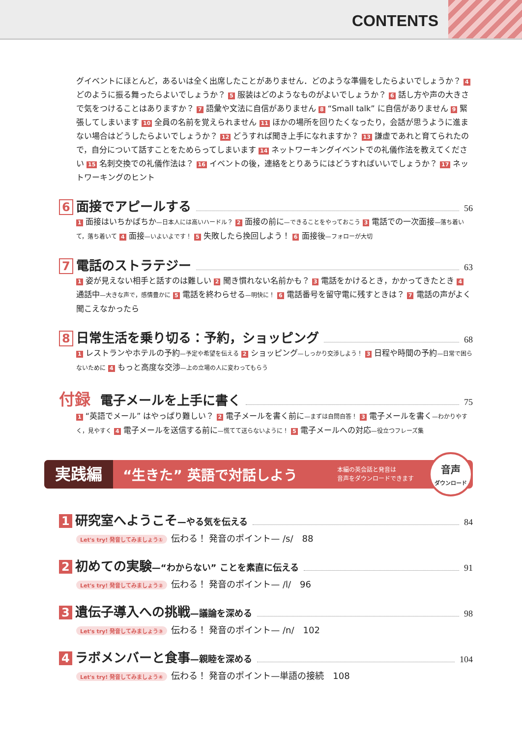CONTENTS
グイベントにほとんど，あるいは全く出席したことがありません．どのような準備をしたらよいでしょうか？ 4 どのように振る舞ったらよいでしょうか？ 5 服装はどのようなものがよいでしょうか？ 6 話し方や声の大きさで気をつけることはありますか？ 7 語彙や文法に自信がありません 8 “Small talk” に自信がありません 9 緊張してしまいます 10 全員の名前を覚えられません 11 ほかの場所を回りたくなったり，会話が思うように進まない場合はどうしたらよいでしょうか？ 12 どうすれば聞き上手になれますか？ 13 謙虚であれと育てられたので，自分について話すことをためらってしまいます 14 ネットワーキングイベントでの礼儀作法を教えてください 15 名刺交換での礼儀作法は？ 16 イベントの後，連絡をとりあうにはどうすればいいでしょうか？ 17 ネットワーキングのヒント
6 面接でアピールする 56
1 面接はいちかばちか—日本人には高いハードル？ 2 面接の前に—できることをやっておこう 3 電話での一次面接—落ち着いて，落ち着いて 4 面接—いよいよです！ 5 失敗したら挽回しよう！ 6 面接後—フォローが大切
7 電話のストラテジー 63
1 姿が見えない相手と話すのは難しい 2 聞き慣れない名前かも？ 3 電話をかけるとき，かかってきたとき 4 通話中—大きな声で，感情豊かに 5 電話を終わらせる—明快に！ 6 電話番号を留守電に残すときは？ 7 電話の声がよく聞こえなかったら
8 日常生活を乗り切る：予約，ショッピング 68
1 レストランやホテルの予約—予定や希望を伝える 2 ショッピング—しっかり交渉しよう！ 3 日程や時間の予約—日常で困らないために 4 もっと高度な交渉—上の立場の人に変わってもらう
付録 電子メールを上手に書く 75
1 “英語でメール” はやっぱり難しい？ 2 電子メールを書く前に—まずは自問自答！ 3 電子メールを書く—わかりやすく，見やすく 4 電子メールを送信する前に—慌てて送らないように！ 5 電子メールへの対応—役立つフレーズ集
実践編 “生きた” 英語で対話しよう 本編の英会話と発音は
音声をダウンロードできます 音声
ダウンロード
1 研究室へようこそ—やる気を伝える 84
Let's try! 発音してみましょう① 伝わる！ 発音のポイント— /s/　88
2 初めての実験—“わからない” ことを素直に伝える 91
Let's try! 発音してみましょう② 伝わる！ 発音のポイント— /l/　96
3 遺伝子導入への挑戦—議論を深める 98
Let's try! 発音してみましょう③ 伝わる！ 発音のポイント— /n/　102
4 ラボメンバーと食事—親睦を深める 104
Let's try! 発音してみましょう④ 伝わる！ 発音のポイント—単語の接続　108